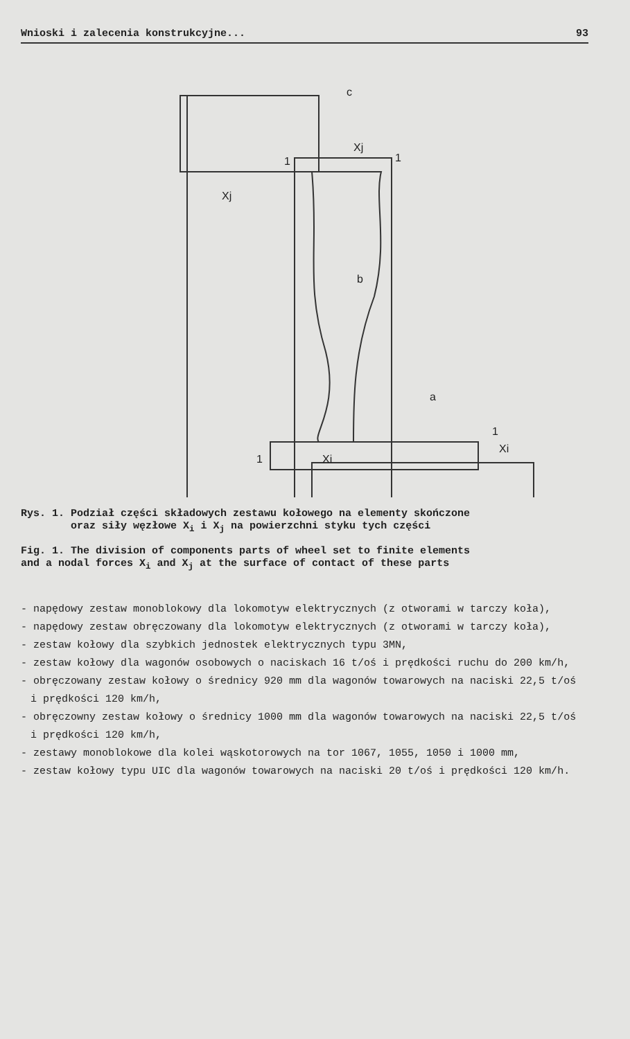Wnioski i zalecenia konstrukcyjne... 93
c
b
a
1
1
1
1
Xj
Xj
Xi
Xi
Rys. 1. Podział części składowych zestawu kołowego na elementy skończone
oraz siły węzłowe X<sub>i</sub> i X<sub>j</sub> na powierzchni styku tych części
Fig. 1. The division of components parts of wheel set to finite elements
and a nodal forces X<sub>i</sub> and X<sub>j</sub> at the surface of contact of these parts
- napędowy zestaw monoblokowy dla lokomotyw elektrycznych (z otworami w tarczy koła),
- napędowy zestaw obręczowany dla lokomotyw elektrycznych (z otworami w tarczy koła),
- zestaw kołowy dla szybkich jednostek elektrycznych typu 3MN,
- zestaw kołowy dla wagonów osobowych o naciskach 16 t/oś i prędkości ruchu do 200 km/h,
- obręczowany zestaw kołowy o średnicy 920 mm dla wagonów towarowych na naciski 22,5 t/oś i prędkości 120 km/h,
- obręczowny zestaw kołowy o średnicy 1000 mm dla wagonów towarowych na naciski 22,5 t/oś i prędkości 120 km/h,
- zestawy monoblokowe dla kolei wąskotorowych na tor 1067, 1055, 1050 i 1000 mm,
- zestaw kołowy typu UIC dla wagonów towarowych na naciski 20 t/oś i prędkości 120 km/h.